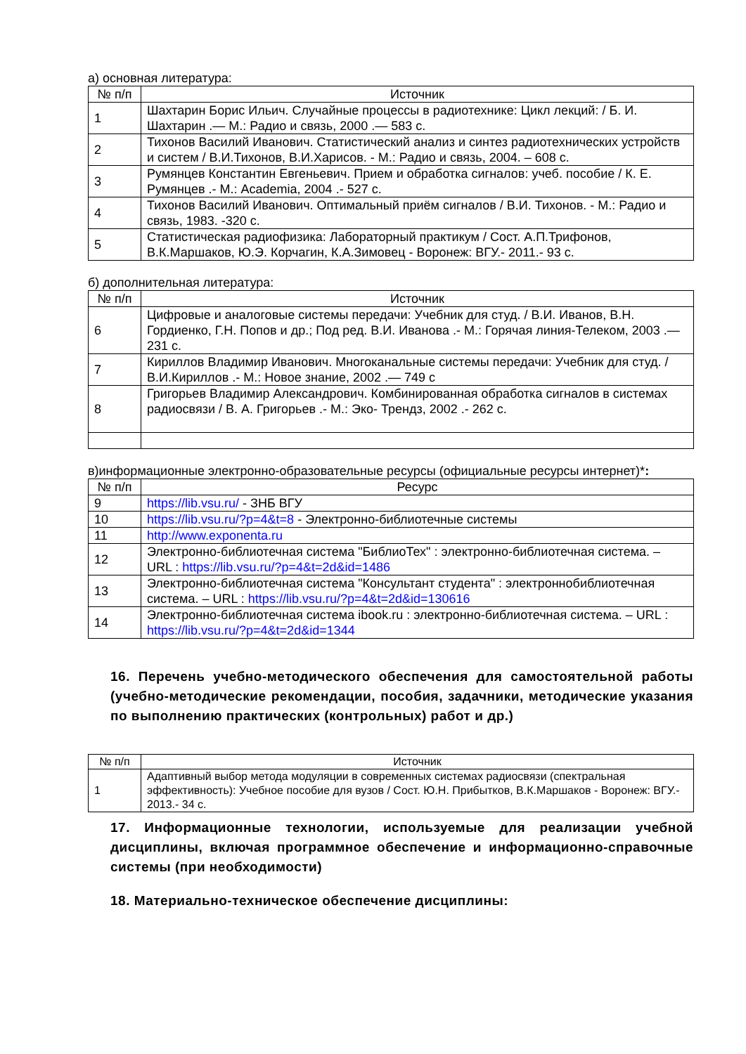а) основная литература:
| № п/п | Источник |
| --- | --- |
| 1 | Шахтарин Борис Ильич. Случайные процессы в радиотехнике: Цикл лекций: / Б. И. Шахтарин .— М.: Радио и связь, 2000 .— 583 с. |
| 2 | Тихонов Василий Иванович. Статистический анализ и синтез радиотехнических устройств и систем / В.И.Тихонов, В.И.Харисов. - М.: Радио и связь, 2004. – 608 с. |
| 3 | Румянцев Константин Евгеньевич. Прием и обработка сигналов: учеб. пособие / К. Е. Румянцев .- М.: Academia, 2004 .- 527 с. |
| 4 | Тихонов Василий Иванович. Оптимальный приём сигналов / В.И. Тихонов. - М.: Радио и связь, 1983. -320 с. |
| 5 | Статистическая радиофизика: Лабораторный практикум / Сост. А.П.Трифонов, В.К.Маршаков, Ю.Э. Корчагин, К.А.Зимовец - Воронеж: ВГУ.- 2011.- 93 с. |
б) дополнительная литература:
| № п/п | Источник |
| --- | --- |
| 6 | Цифровые и аналоговые системы передачи: Учебник для студ. / В.И. Иванов, В.Н. Гордиенко, Г.Н. Попов и др.; Под ред. В.И. Иванова .- М.: Горячая линия-Телеком, 2003 .— 231 с. |
| 7 | Кириллов Владимир Иванович. Многоканальные системы передачи: Учебник для студ. / В.И.Кириллов .- М.: Новое знание, 2002 .— 749 с |
| 8 | Григорьев Владимир Александрович. Комбинированная обработка сигналов в системах радиосвязи / В. А. Григорьев .- М.: Эко- Трендз, 2002 .- 262 с. |
в)информационные электронно-образовательные ресурсы (официальные ресурсы интернет)*:
| № п/п | Ресурс |
| --- | --- |
| 9 | https://lib.vsu.ru/ - ЗНБ ВГУ |
| 10 | https://lib.vsu.ru/?p=4&t=8 - Электронно-библиотечные системы |
| 11 | http://www.exponenta.ru |
| 12 | Электронно-библиотечная система "БиблиоТех" : электронно-библиотечная система. – URL : https://lib.vsu.ru/?p=4&t=2d&id=1486 |
| 13 | Электронно-библиотечная система "Консультант студента" : электроннобиблиотечная система. – URL : https://lib.vsu.ru/?p=4&t=2d&id=130616 |
| 14 | Электронно-библиотечная система ibook.ru : электронно-библиотечная система. – URL : https://lib.vsu.ru/?p=4&t=2d&id=1344 |
16. Перечень учебно-методического обеспечения для самостоятельной работы (учебно-методические рекомендации, пособия, задачники, методические указания по выполнению практических (контрольных) работ и др.)
| № п/п | Источник |
| --- | --- |
| 1 | Адаптивный выбор метода модуляции в современных системах радиосвязи (спектральная эффективность): Учебное пособие для вузов / Сост. Ю.Н. Прибытков, В.К.Маршаков - Воронеж: ВГУ.- 2013.- 34 с. |
17. Информационные технологии, используемые для реализации учебной дисциплины, включая программное обеспечение и информационно-справочные системы (при необходимости)
18. Материально-техническое обеспечение дисциплины: